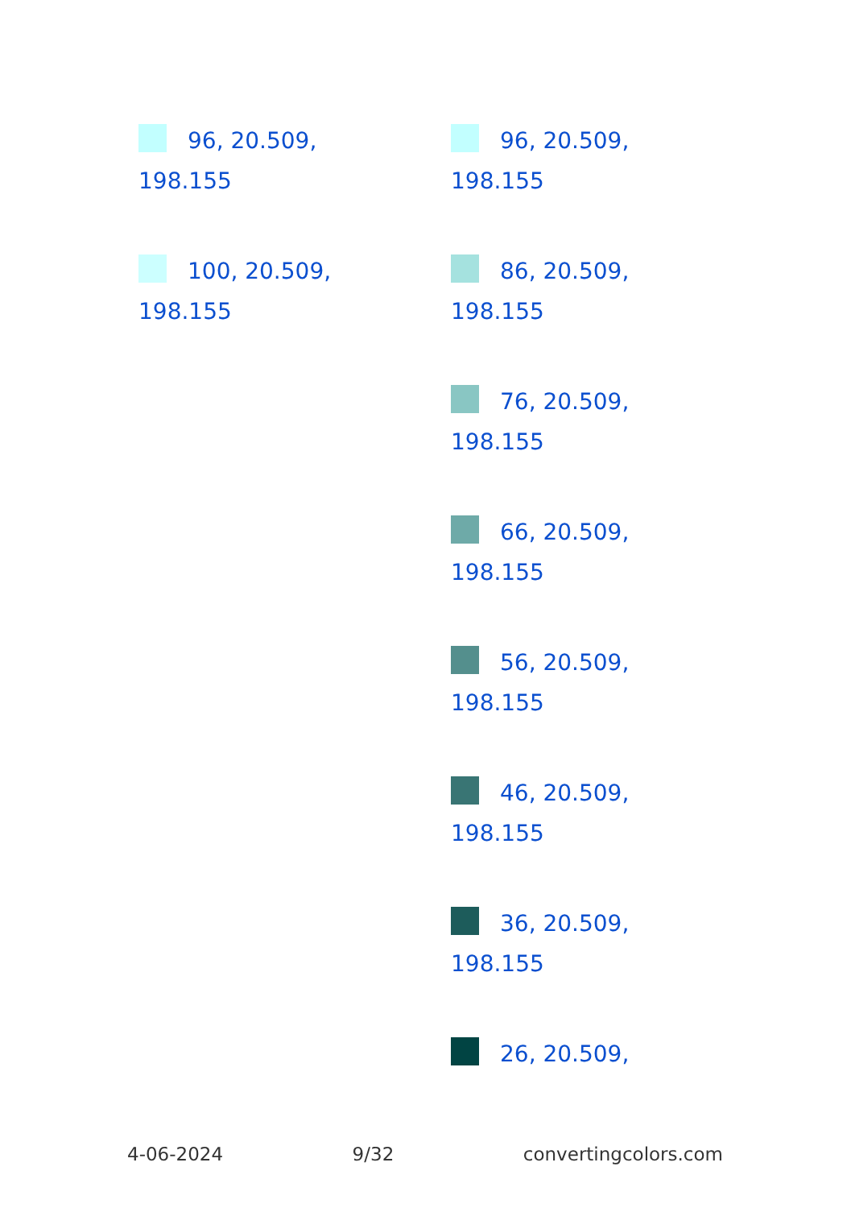96, 20.509, 198.155
100, 20.509, 198.155
96, 20.509, 198.155
86, 20.509, 198.155
76, 20.509, 198.155
66, 20.509, 198.155
56, 20.509, 198.155
46, 20.509, 198.155
36, 20.509, 198.155
26, 20.509,
4-06-2024 9/32 convertingcolors.com